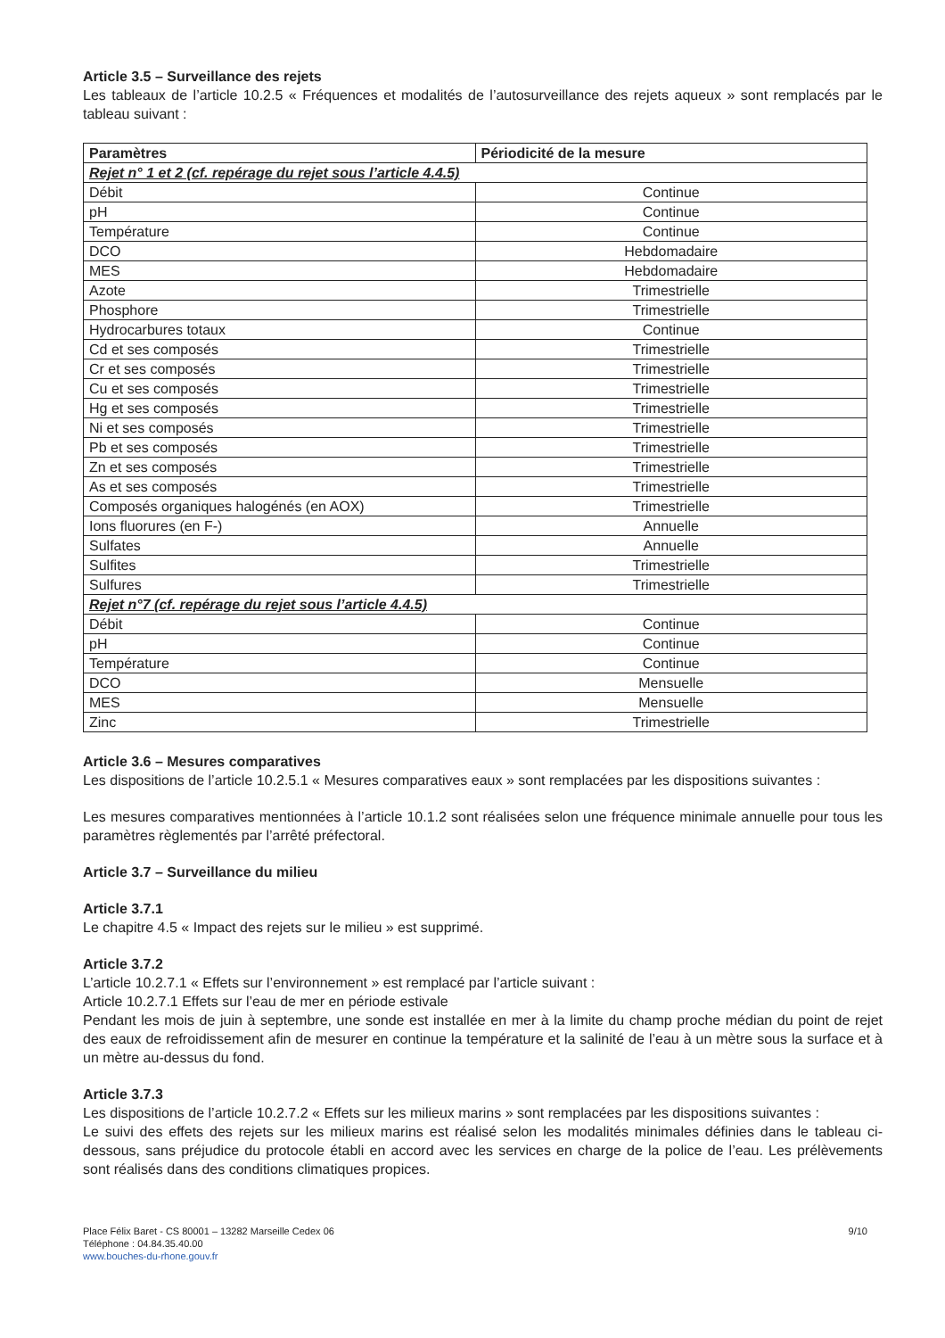Article 3.5 – Surveillance des rejets
Les tableaux de l’article 10.2.5 « Fréquences et modalités de l’autosurveillance des rejets aqueux » sont remplacés par le tableau suivant :
| Paramètres | Périodicité de la mesure |
| --- | --- |
| Rejet n° 1 et 2 (cf. repérage du rejet sous l’article 4.4.5) | |
| Débit | Continue |
| pH | Continue |
| Température | Continue |
| DCO | Hebdomadaire |
| MES | Hebdomadaire |
| Azote | Trimestrielle |
| Phosphore | Trimestrielle |
| Hydrocarbures totaux | Continue |
| Cd et ses composés | Trimestrielle |
| Cr et ses composés | Trimestrielle |
| Cu et ses composés | Trimestrielle |
| Hg et ses composés | Trimestrielle |
| Ni et ses composés | Trimestrielle |
| Pb et ses composés | Trimestrielle |
| Zn et ses composés | Trimestrielle |
| As et ses composés | Trimestrielle |
| Composés organiques halogénés (en AOX) | Trimestrielle |
| Ions fluorures (en F-) | Annuelle |
| Sulfates | Annuelle |
| Sulfites | Trimestrielle |
| Sulfures | Trimestrielle |
| Rejet n°7 (cf. repérage du rejet sous l’article 4.4.5) | |
| Débit | Continue |
| pH | Continue |
| Température | Continue |
| DCO | Mensuelle |
| MES | Mensuelle |
| Zinc | Trimestrielle |
Article 3.6 – Mesures comparatives
Les dispositions de l’article 10.2.5.1 « Mesures comparatives eaux » sont remplacées par les dispositions suivantes :
Les mesures comparatives mentionnées à l’article 10.1.2 sont réalisées selon une fréquence minimale annuelle pour tous les paramètres règlementés par l’arrêté préfectoral.
Article 3.7 – Surveillance du milieu
Article 3.7.1
Le chapitre 4.5 « Impact des rejets sur le milieu » est supprimé.
Article 3.7.2
L’article 10.2.7.1 « Effets sur l’environnement » est remplacé par l’article suivant :
Article 10.2.7.1 Effets sur l’eau de mer en période estivale
Pendant les mois de juin à septembre, une sonde est installée en mer à la limite du champ proche médian du point de rejet des eaux de refroidissement afin de mesurer en continue la température et la salinité de l’eau à un mètre sous la surface et à un mètre au-dessus du fond.
Article 3.7.3
Les dispositions de l’article 10.2.7.2 « Effets sur les milieux marins » sont remplacées par les dispositions suivantes :
Le suivi des effets des rejets sur les milieux marins est réalisé selon les modalités minimales définies dans le tableau ci-dessous, sans préjudice du protocole établi en accord avec les services en charge de la police de l’eau. Les prélèvements sont réalisés dans des conditions climatiques propices.
Place Félix Baret - CS 80001 – 13282 Marseille Cedex 06
Téléphone : 04.84.35.40.00
www.bouches-du-rhone.gouv.fr
9/10